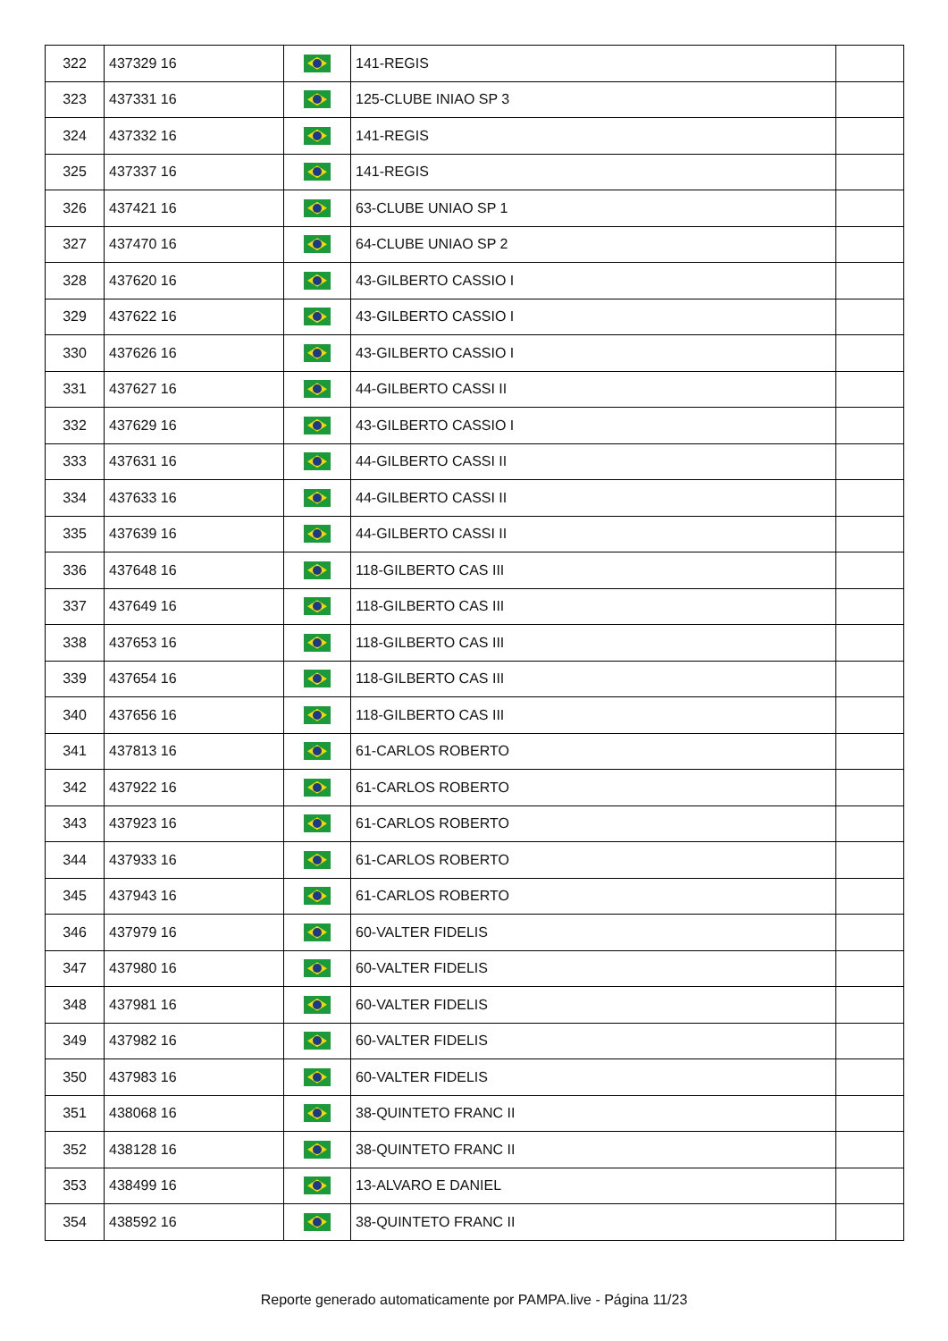| 322 | 437329 16 | | 141-REGIS | |
| 323 | 437331 16 | | 125-CLUBE INIAO SP 3 | |
| 324 | 437332 16 | | 141-REGIS | |
| 325 | 437337 16 | | 141-REGIS | |
| 326 | 437421 16 | | 63-CLUBE UNIAO SP 1 | |
| 327 | 437470 16 | | 64-CLUBE UNIAO SP 2 | |
| 328 | 437620 16 | | 43-GILBERTO CASSIO I | |
| 329 | 437622 16 | | 43-GILBERTO CASSIO I | |
| 330 | 437626 16 | | 43-GILBERTO CASSIO I | |
| 331 | 437627 16 | | 44-GILBERTO CASSI II | |
| 332 | 437629 16 | | 43-GILBERTO CASSIO I | |
| 333 | 437631 16 | | 44-GILBERTO CASSI II | |
| 334 | 437633 16 | | 44-GILBERTO CASSI II | |
| 335 | 437639 16 | | 44-GILBERTO CASSI II | |
| 336 | 437648 16 | | 118-GILBERTO CAS III | |
| 337 | 437649 16 | | 118-GILBERTO CAS III | |
| 338 | 437653 16 | | 118-GILBERTO CAS III | |
| 339 | 437654 16 | | 118-GILBERTO CAS III | |
| 340 | 437656 16 | | 118-GILBERTO CAS III | |
| 341 | 437813 16 | | 61-CARLOS ROBERTO | |
| 342 | 437922 16 | | 61-CARLOS ROBERTO | |
| 343 | 437923 16 | | 61-CARLOS ROBERTO | |
| 344 | 437933 16 | | 61-CARLOS ROBERTO | |
| 345 | 437943 16 | | 61-CARLOS ROBERTO | |
| 346 | 437979 16 | | 60-VALTER FIDELIS | |
| 347 | 437980 16 | | 60-VALTER FIDELIS | |
| 348 | 437981 16 | | 60-VALTER FIDELIS | |
| 349 | 437982 16 | | 60-VALTER FIDELIS | |
| 350 | 437983 16 | | 60-VALTER FIDELIS | |
| 351 | 438068 16 | | 38-QUINTETO FRANC II | |
| 352 | 438128 16 | | 38-QUINTETO FRANC II | |
| 353 | 438499 16 | | 13-ALVARO E DANIEL | |
| 354 | 438592 16 | | 38-QUINTETO FRANC II | |
Reporte generado automaticamente por PAMPA.live - Página 11/23